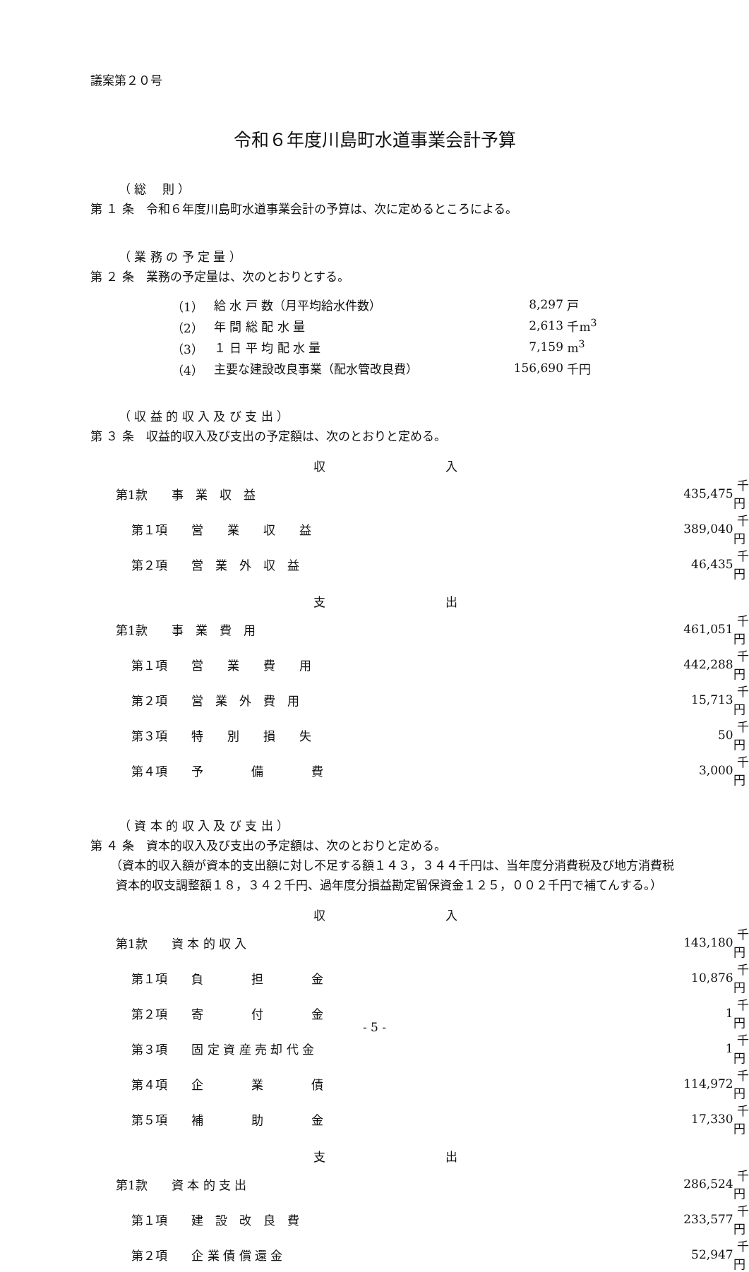議案第２０号
令和６年度川島町水道事業会計予算
（ 総　 則 ）
第 １ 条　令和６年度川島町水道事業会計の予算は、次に定めるところによる。
（ 業 務 の 予 定 量 ）
第 ２ 条　業務の予定量は、次のとおりとする。
| （1） | 給 水 戸 数（月平均給水件数） | 8,297 | 戸 |
| （2） | 年 間 総 配 水 量 | 2,613 | 千m<sup>3</sup> |
| （3） | １ 日 平 均 配 水 量 | 7,159 | m<sup>3</sup> |
| （4） | 主要な建設改良事業（配水管改良費） | 156,690 | 千円 |
（ 収 益 的 収 入 及 び 支 出 ）
第 ３ 条　収益的収入及び支出の予定額は、次のとおりと定める。
| | 収 入 | | |
| 第1款 事 業 収 益 | | 435,475 | 千円 |
| 第１項 営 業 収 益 | | 389,040 | 千円 |
| 第２項 営 業 外 収 益 | | 46,435 | 千円 |
| | 支 出 | | |
| 第1款 事 業 費 用 | | 461,051 | 千円 |
| 第１項 営 業 費 用 | | 442,288 | 千円 |
| 第２項 営 業 外 費 用 | | 15,713 | 千円 |
| 第３項 特 別 損 失 | | 50 | 千円 |
| 第４項 予 備 費 | | 3,000 | 千円 |
（ 資 本 的 収 入 及 び 支 出 ）
第 ４ 条　資本的収入及び支出の予定額は、次のとおりと定める。
（資本的収入額が資本的支出額に対し不足する額１４３，３４４千円は、当年度分消費税及び地方消費税資本的収支調整額１８，３４２千円、過年度分損益勘定留保資金１２５，００２千円で補てんする。）
| | 収 入 | | |
| 第1款 資 本 的 収 入 | | 143,180 | 千円 |
| 第１項 負 担 金 | | 10,876 | 千円 |
| 第２項 寄 付 金 | | 1 | 千円 |
| 第３項 固 定 資 産 売 却 代 金 | | 1 | 千円 |
| 第４項 企 業 債 | | 114,972 | 千円 |
| 第５項 補 助 金 | | 17,330 | 千円 |
| | 支 出 | | |
| 第1款 資 本 的 支 出 | | 286,524 | 千円 |
| 第１項 建 設 改 良 費 | | 233,577 | 千円 |
| 第２項 企 業 債 償 還 金 | | 52,947 | 千円 |
- 5 -